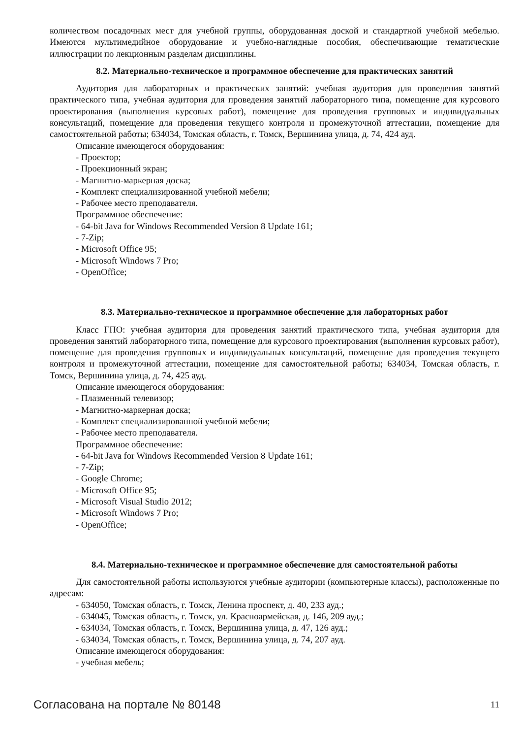количеством посадочных мест для учебной группы, оборудованная доской и стандартной учебной мебелью. Имеются мультимедийное оборудование и учебно-наглядные пособия, обеспечивающие тематические иллюстрации по лекционным разделам дисциплины.
8.2. Материально-техническое и программное обеспечение для практических занятий
Аудитория для лабораторных и практических занятий: учебная аудитория для проведения занятий практического типа, учебная аудитория для проведения занятий лабораторного типа, помещение для курсового проектирования (выполнения курсовых работ), помещение для проведения групповых и индивидуальных консультаций, помещение для проведения текущего контроля и промежуточной аттестации, помещение для самостоятельной работы; 634034, Томская область, г. Томск, Вершинина улица, д. 74, 424 ауд.
Описание имеющегося оборудования:
- Проектор;
- Проекционный экран;
- Магнитно-маркерная доска;
- Комплект специализированной учебной мебели;
- Рабочее место преподавателя.
Программное обеспечение:
- 64-bit Java for Windows Recommended Version 8 Update 161;
- 7-Zip;
- Microsoft Office 95;
- Microsoft Windows 7 Pro;
- OpenOffice;
8.3. Материально-техническое и программное обеспечение для лабораторных работ
Класс ГПО: учебная аудитория для проведения занятий практического типа, учебная аудитория для проведения занятий лабораторного типа, помещение для курсового проектирования (выполнения курсовых работ), помещение для проведения групповых и индивидуальных консультаций, помещение для проведения текущего контроля и промежуточной аттестации, помещение для самостоятельной работы; 634034, Томская область, г. Томск, Вершинина улица, д. 74, 425 ауд.
Описание имеющегося оборудования:
- Плазменный телевизор;
- Магнитно-маркерная доска;
- Комплект специализированной учебной мебели;
- Рабочее место преподавателя.
Программное обеспечение:
- 64-bit Java for Windows Recommended Version 8 Update 161;
- 7-Zip;
- Google Chrome;
- Microsoft Office 95;
- Microsoft Visual Studio 2012;
- Microsoft Windows 7 Pro;
- OpenOffice;
8.4. Материально-техническое и программное обеспечение для самостоятельной работы
Для самостоятельной работы используются учебные аудитории (компьютерные классы), расположенные по адресам:
- 634050, Томская область, г. Томск, Ленина проспект, д. 40, 233 ауд.;
- 634045, Томская область, г. Томск, ул. Красноармейская, д. 146, 209 ауд.;
- 634034, Томская область, г. Томск, Вершинина улица, д. 47, 126 ауд.;
- 634034, Томская область, г. Томск, Вершинина улица, д. 74, 207 ауд.
Описание имеющегося оборудования:
- учебная мебель;
Согласована на портале № 80148 11